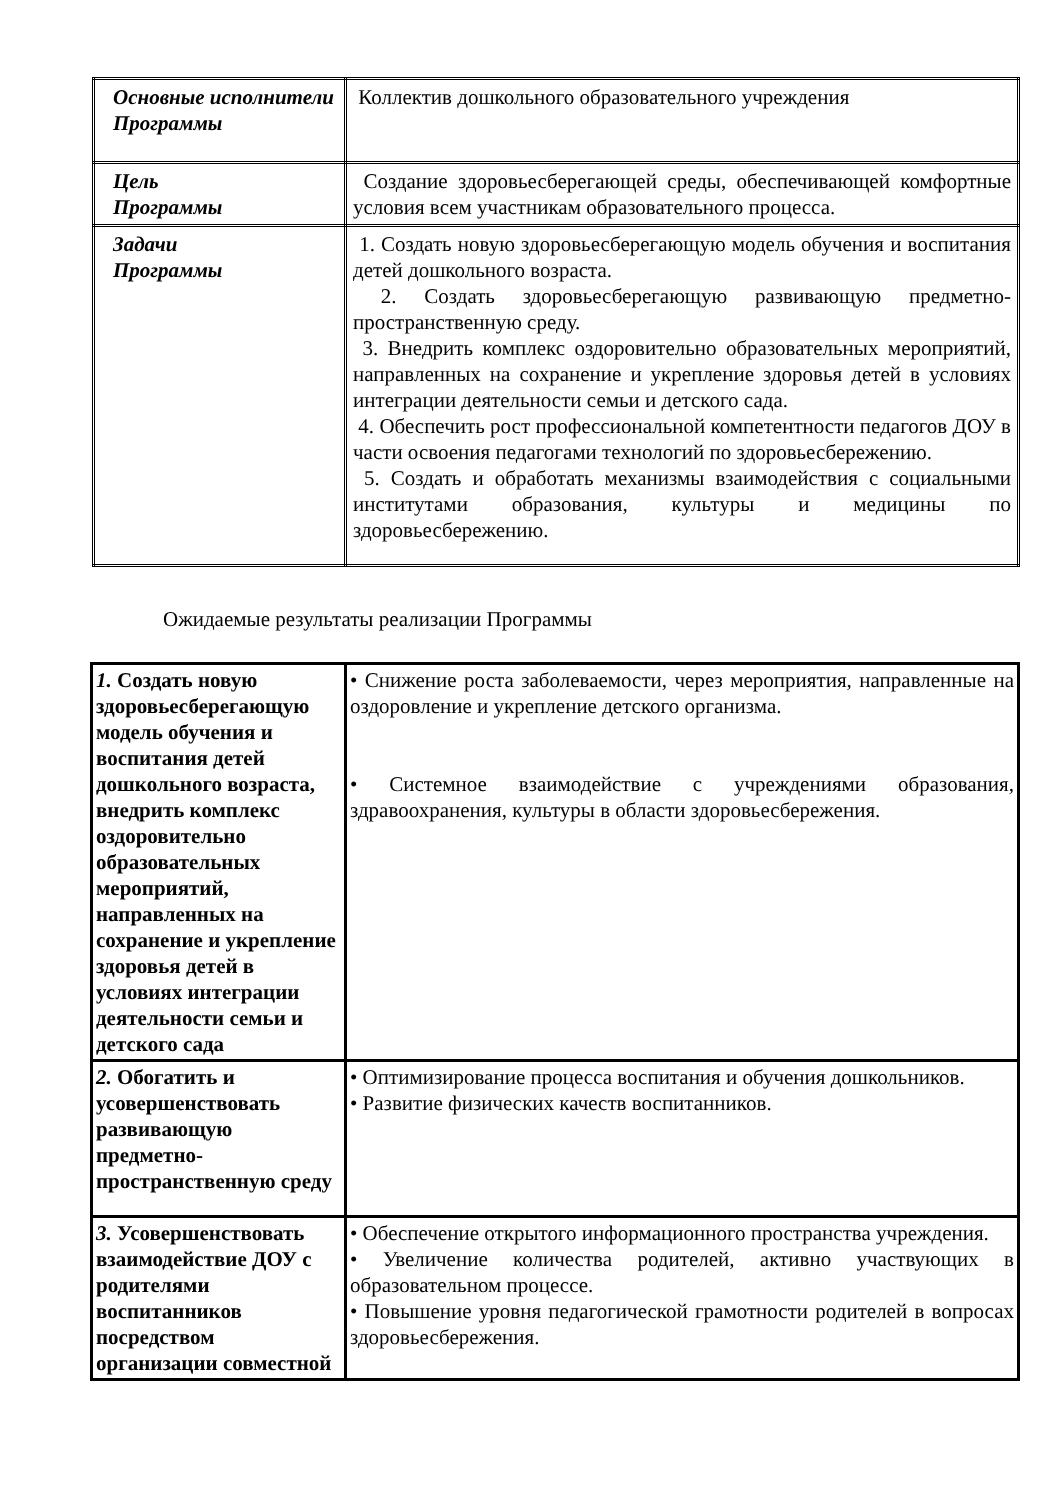| Основные исполнители Программы | Коллектив дошкольного образовательного учреждения |
| Цель Программы | Создание здоровьесберегающей среды, обеспечивающей комфортные условия всем участникам образовательного процесса. |
| Задачи Программы | 1. Создать новую здоровьесберегающую модель обучения и воспитания детей дошкольного возраста. 2. Создать здоровьесберегающую развивающую предметно-пространственную среду. 3. Внедрить комплекс оздоровительно образовательных мероприятий, направленных на сохранение и укрепление здоровья детей в условиях интеграции деятельности семьи и детского сада. 4. Обеспечить рост профессиональной компетентности педагогов ДОУ в части освоения педагогами технологий по здоровьесбережению. 5. Создать и обработать механизмы взаимодействия с социальными институтами образования, культуры и медицины по здоровьесбережению. |
Ожидаемые результаты реализации Программы
| 1. Создать новую здоровьесберегающую модель обучения и воспитания детей дошкольного возраста, внедрить комплекс оздоровительно образовательных мероприятий, направленных на сохранение и укрепление здоровья детей в условиях интеграции деятельности семьи и детского сада | • Снижение роста заболеваемости, через мероприятия, направленные на оздоровление и укрепление детского организма. • Системное взаимодействие с учреждениями образования, здравоохранения, культуры в области здоровьесбережения. |
| 2. Обогатить и усовершенствовать развивающую предметно-пространственную среду | • Оптимизирование процесса воспитания и обучения дошкольников. • Развитие физических качеств воспитанников. |
| 3. Усовершенствовать взаимодействие ДОУ с родителями воспитанников посредством организации совместной | • Обеспечение открытого информационного пространства учреждения. • Увеличение количества родителей, активно участвующих в образовательном процессе. • Повышение уровня педагогической грамотности родителей в вопросах здоровьесбережения. |